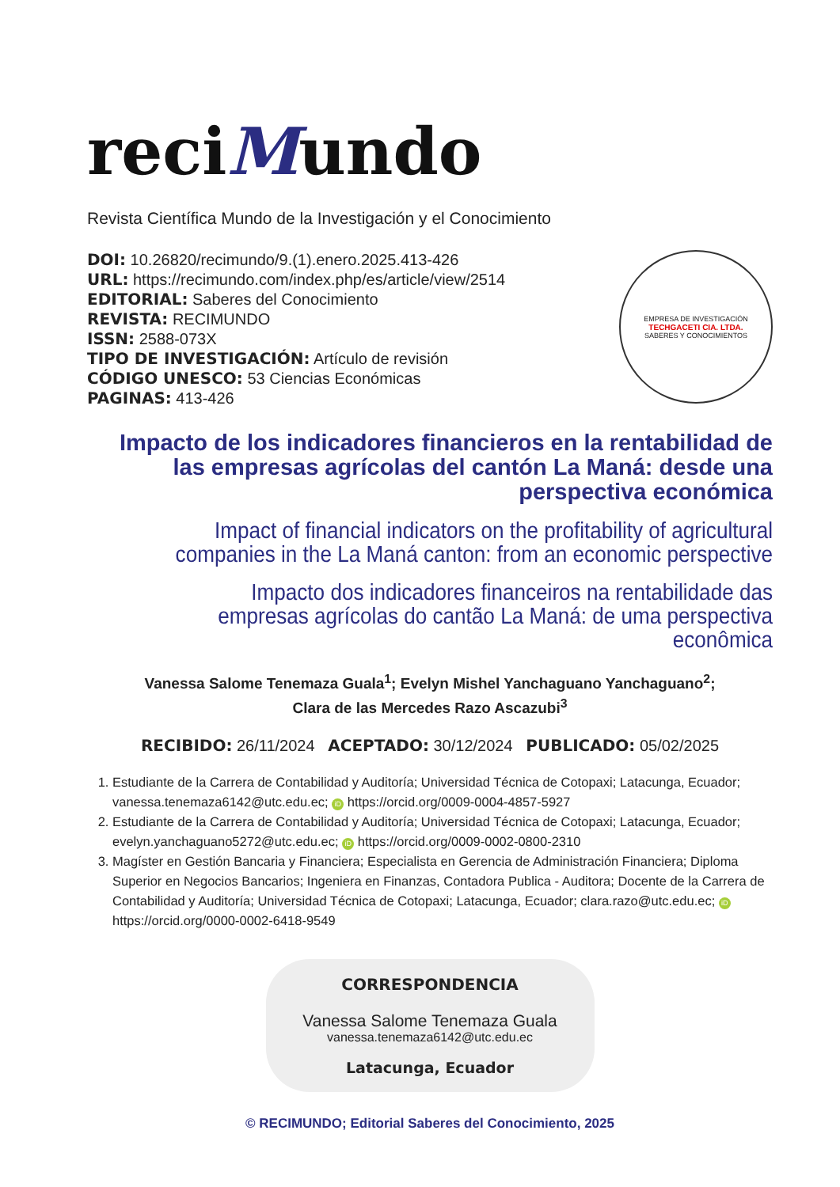reciMundo
Revista Científica Mundo de la Investigación y el Conocimiento
DOI: 10.26820/recimundo/9.(1).enero.2025.413-426
URL: https://recimundo.com/index.php/es/article/view/2514
EDITORIAL: Saberes del Conocimiento
REVISTA: RECIMUNDO
ISSN: 2588-073X
TIPO DE INVESTIGACIÓN: Artículo de revisión
CÓDIGO UNESCO: 53 Ciencias Económicas
PAGINAS: 413-426
EMPRESA DE INVESTIGACIÓN
TECHGACETI CIA. LTDA.
SABERES Y CONOCIMIENTOS
Impacto de los indicadores financieros en la rentabilidad de las empresas agrícolas del cantón La Maná: desde una perspectiva económica
Impact of financial indicators on the profitability of agricultural companies in the La Maná canton: from an economic perspective
Impacto dos indicadores financeiros na rentabilidade das empresas agrícolas do cantão La Maná: de uma perspectiva econômica
Vanessa Salome Tenemaza Guala<sup>1</sup>; Evelyn Mishel Yanchaguano Yanchaguano<sup>2</sup>;
Clara de las Mercedes Razo Ascazubi<sup>3</sup>
RECIBIDO: 26/11/2024 ACEPTADO: 30/12/2024 PUBLICADO: 05/02/2025
1. Estudiante de la Carrera de Contabilidad y Auditoría; Universidad Técnica de Cotopaxi; Latacunga, Ecuador; vanessa.tenemaza6142@utc.edu.ec; iD https://orcid.org/0009-0004-4857-5927
2. Estudiante de la Carrera de Contabilidad y Auditoría; Universidad Técnica de Cotopaxi; Latacunga, Ecuador; evelyn.yanchaguano5272@utc.edu.ec; iD https://orcid.org/0009-0002-0800-2310
3. Magíster en Gestión Bancaria y Financiera; Especialista en Gerencia de Administración Financiera; Diploma Superior en Negocios Bancarios; Ingeniera en Finanzas, Contadora Publica - Auditora; Docente de la Carrera de Contabilidad y Auditoría; Universidad Técnica de Cotopaxi; Latacunga, Ecuador; clara.razo@utc.edu.ec; iD https://orcid.org/0000-0002-6418-9549
CORRESPONDENCIA
Vanessa Salome Tenemaza Guala
vanessa.tenemaza6142@utc.edu.ec
Latacunga, Ecuador
© RECIMUNDO; Editorial Saberes del Conocimiento, 2025